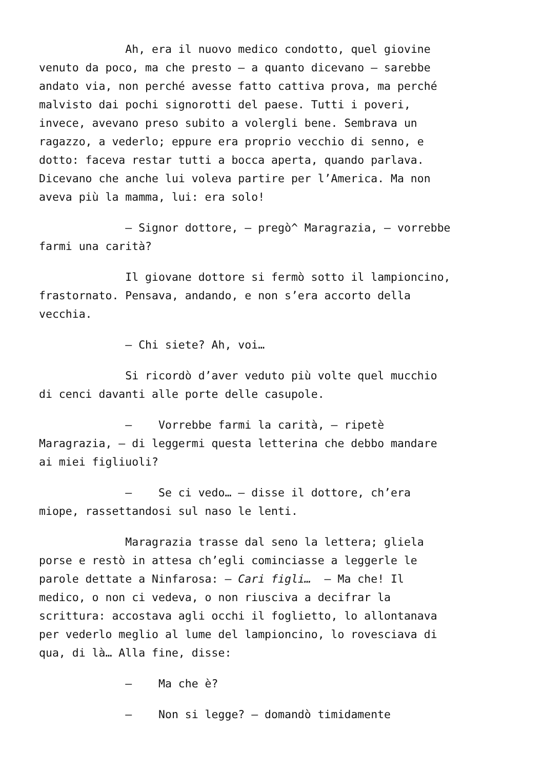Ah, era il nuovo medico condotto, quel giovine venuto da poco, ma che presto – a quanto dicevano – sarebbe andato via, non perché avesse fatto cattiva prova, ma perché malvisto dai pochi signorotti del paese. Tutti i poveri, invece, avevano preso subito a volergli bene. Sembrava un ragazzo, a vederlo; eppure era proprio vecchio di senno, e dotto: faceva restar tutti a bocca aperta, quando parlava. Dicevano che anche lui voleva partire per l’America. Ma non aveva più la mamma, lui: era solo!
– Signor dottore, – pregò^ Maragrazia, – vorrebbe farmi una carità?
Il giovane dottore si fermò sotto il lampioncino, frastornato. Pensava, andando, e non s’era accorto della vecchia.
– Chi siete? Ah, voi…
Si ricordò d’aver veduto più volte quel mucchio di cenci davanti alle porte delle casupole.
– Vorrebbe farmi la carità, – ripetè Maragrazia, – di leggermi questa letterina che debbo mandare ai miei figliuoli?
– Se ci vedo… – disse il dottore, ch’era miope, rassettandosi sul naso le lenti.
Maragrazia trasse dal seno la lettera; gliela porse e restò in attesa ch’egli cominciasse a leggerle le parole dettate a Ninfarosa: – Cari figli… – Ma che! Il medico, o non ci vedeva, o non riusciva a decifrar la scrittura: accostava agli occhi il foglietto, lo allontanava per vederlo meglio al lume del lampioncino, lo rovesciava di qua, di là… Alla fine, disse:
– Ma che è?
– Non si legge? – domandò timidamente